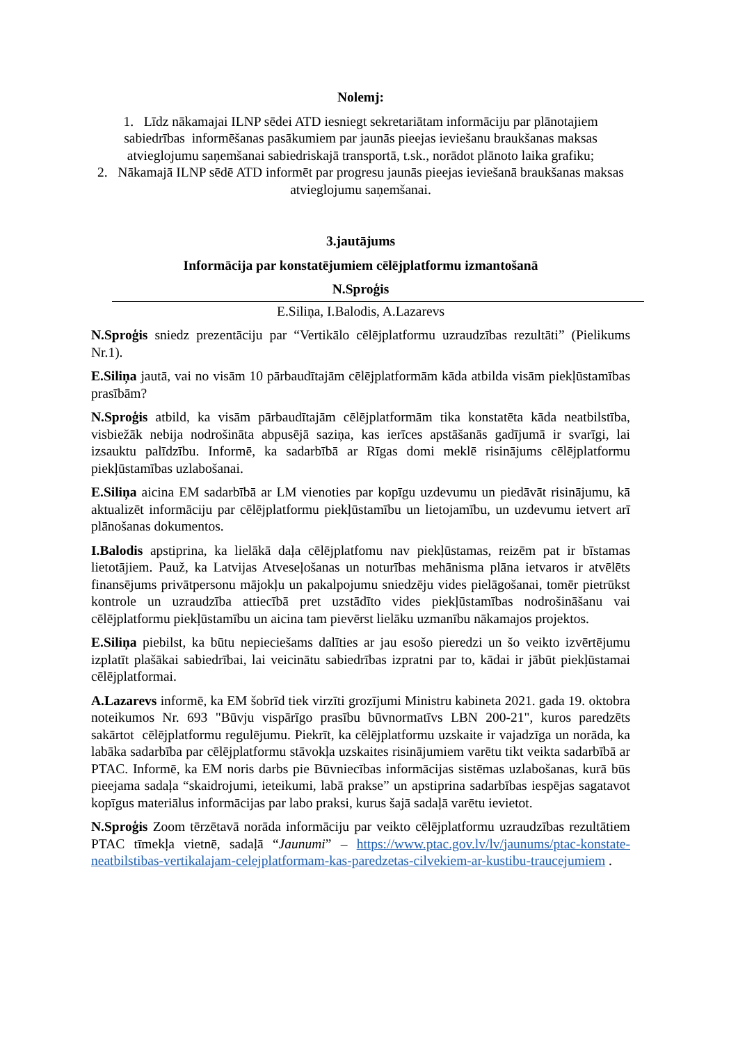Nolemj:
1. Līdz nākamajai ILNP sēdei ATD iesniegt sekretariātam informāciju par plānotajiem sabiedrības informēšanas pasākumiem par jaunās pieejas ieviešanu braukšanas maksas atvieglojumu saņemšanai sabiedriskajā transportā, t.sk., norādot plānoto laika grafiku;
2. Nākamajā ILNP sēdē ATD informēt par progresu jaunās pieejas ieviešanā braukšanas maksas atvieglojumu saņemšanai.
3.jautājums
Informācija par konstatējumiem cēlējplatformu izmantošanā
N.Sproģis
E.Siliņa, I.Balodis, A.Lazarevs
N.Sproģis sniedz prezentāciju par “Vertikālo cēlējplatformu uzraudzības rezultāti” (Pielikums Nr.1).
E.Siliņa jautā, vai no visām 10 pārbaudītajām cēlējplatformām kāda atbilda visām piekļūstamības prasībām?
N.Sproģis atbild, ka visām pārbaudītajām cēlējplatformām tika konstatēta kāda neatbilstība, visbiežāk nebija nodrošināta abpusējā saziņa, kas ierīces apstāšanās gadījumā ir svarīgi, lai izsauktu palīdzību. Informē, ka sadarbībā ar Rīgas domi meklē risinājums cēlējplatformu piekļūstamības uzlabošanai.
E.Siliņa aicina EM sadarbībā ar LM vienoties par kopīgu uzdevumu un piedāvāt risinājumu, kā aktualizēt informāciju par cēlējplatformu piekļūstamību un lietojamību, un uzdevumu ietvert arī plānošanas dokumentos.
I.Balodis apstiprina, ka lielākā daļa cēlējplatfomu nav piekļūstamas, reizēm pat ir bīstamas lietotājiem. Pauž, ka Latvijas Atveseļošanas un noturības mehānisma plāna ietvaros ir atvēlēts finansējums privātpersonu mājokļu un pakalpojumu sniedzēju vides pielāgošanai, tomēr pietrūkst kontrole un uzraudzība attiecībā pret uzstādīto vides piekļūstamības nodrošināšanu vai cēlējplatformu piekļūstamību un aicina tam pievērst lielāku uzmanību nākamajos projektos.
E.Siliņa piebilst, ka būtu nepieciešams dalīties ar jau esošo pieredzi un šo veikto izvērtējumu izplatīt plašākai sabiedrībai, lai veicinātu sabiedrības izpratni par to, kādai ir jābūt piekļūstamai cēlējplatformai.
A.Lazarevs informē, ka EM šobrīd tiek virzīti grozījumi Ministru kabineta 2021. gada 19. oktobra noteikumos Nr. 693 "Būvju vispārīgo prasību būvnormatīvs LBN 200-21", kuros paredzēts sakārtot cēlējplatformu regulējumu. Piekrīt, ka cēlējplatformu uzskaite ir vajadzīga un norāda, ka labāka sadarbība par cēlējplatformu stāvokļa uzskaites risinājumiem varētu tikt veikta sadarbībā ar PTAC. Informē, ka EM noris darbs pie Būvniecības informācijas sistēmas uzlabošanas, kurā būs pieejama sadaļa “skaidrojumi, ieteikumi, labā prakse” un apstiprina sadarbības iespējas sagatavot kopīgus materiālus informācijas par labo praksi, kurus šajā sadaļā varētu ievietot.
N.Sproģis Zoom tērzētavā norāda informāciju par veikto cēlējplatformu uzraudzības rezultātiem PTAC tīmekļa vietnē, sadaļā “Jaunumi” – https://www.ptac.gov.lv/lv/jaunums/ptac-konstate-neatbilstibas-vertikalajam-celejplatformam-kas-paredzetas-cilvekiem-ar-kustibu-traucejumiem .